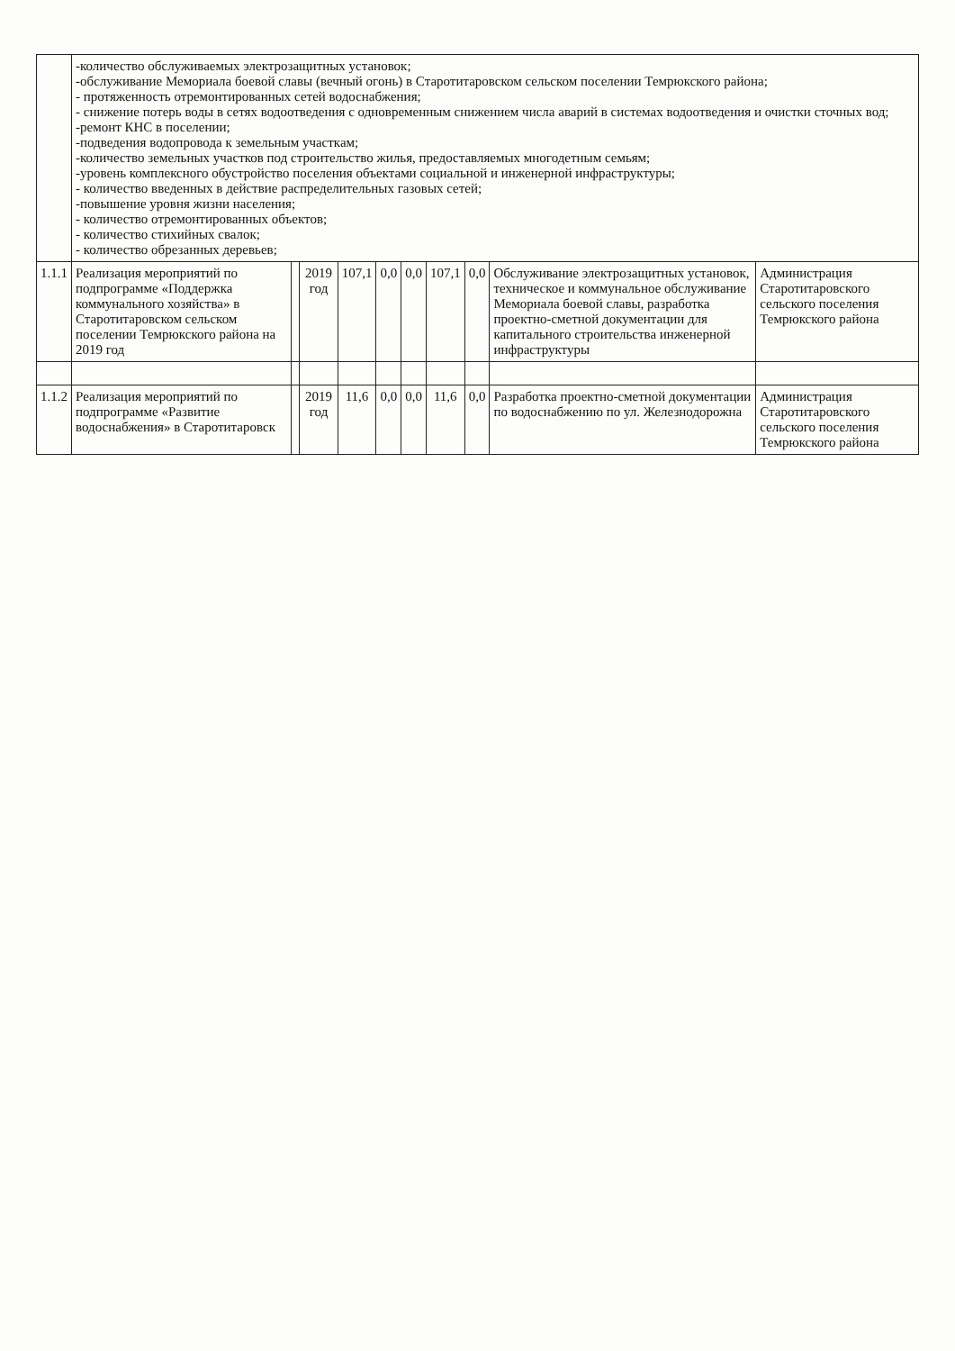| | -количество обслуживаемых электрозащитных установок; -обслуживание Мемориала боевой славы (вечный огонь) в Старотитаровском сельском поселении Темрюкского района; - протяженность отремонтированных сетей водоснабжения; - снижение потерь воды в сетях водоотведения с одновременным снижением числа аварий в системах водоотведения и очистки сточных вод; -ремонт КНС в поселении; -подведения водопровода к земельным участкам; -количество земельных участков под строительство жилья, предоставляемых многодетным семьям; -уровень комплексного обустройство поселения объектами социальной и инженерной инфраструктуры; - количество введенных в действие распределительных газовых сетей; -повышение уровня жизни населения; - количество отремонтированных объектов; - количество стихийных свалок; - количество обрезанных деревьев; | | | | | | | | | |
| 1.1.1 | Реализация мероприятий по подпрограмме «Поддержка коммунального хозяйства» в Старотитаровском сельском поселении Темрюкского района на 2019 год | | 2019 год | 107,1 | 0,0 | 0,0 | 107,1 | 0,0 | Обслуживание электрозащитных установок, техническое и коммунальное обслуживание Мемориала боевой славы, разработка проектно-сметной документации для капитального строительства инженерной инфраструктуры | Администрация Старотитаровского сельского поселения Темрюкского района |
| 1.1.2 | Реализация мероприятий по подпрограмме «Развитие водоснабжения» в Старотитаровск | | 2019 год | 11,6 | 0,0 | 0,0 | 11,6 | 0,0 | Разработка проектно-сметной документации по водоснабжению по ул. Железнодорожна | Администрация Старотитаровского сельского поселения Темрюкского района |